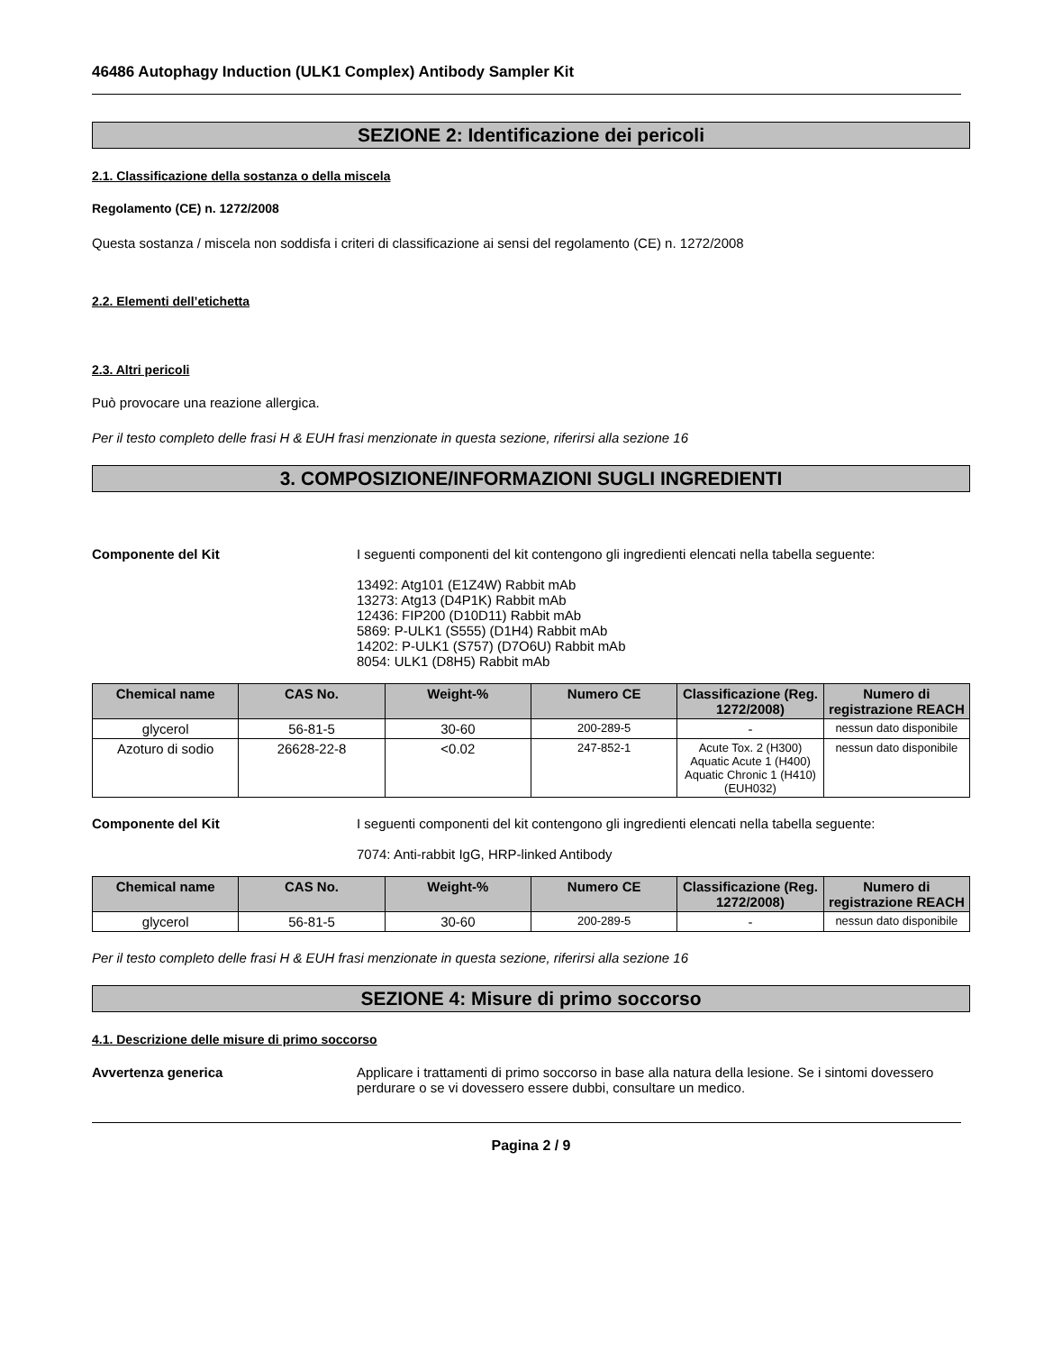46486 Autophagy Induction (ULK1 Complex) Antibody Sampler Kit
SEZIONE 2: Identificazione dei pericoli
2.1. Classificazione della sostanza o della miscela
Regolamento (CE) n. 1272/2008
Questa sostanza / miscela non soddisfa i criteri di classificazione ai sensi del regolamento (CE) n. 1272/2008
2.2. Elementi dell’etichetta
2.3. Altri pericoli
Può provocare una reazione allergica.
Per il testo completo delle frasi H & EUH frasi menzionate in questa sezione, riferirsi alla sezione 16
3. COMPOSIZIONE/INFORMAZIONI SUGLI INGREDIENTI
Componente del Kit I seguenti componenti del kit contengono gli ingredienti elencati nella tabella seguente:
13492: Atg101 (E1Z4W) Rabbit mAb
13273: Atg13 (D4P1K) Rabbit mAb
12436: FIP200 (D10D11) Rabbit mAb
5869: P-ULK1 (S555) (D1H4) Rabbit mAb
14202: P-ULK1 (S757) (D7O6U) Rabbit mAb
8054: ULK1 (D8H5) Rabbit mAb
| Chemical name | CAS No. | Weight-% | Numero CE | Classificazione (Reg. 1272/2008) | Numero di registrazione REACH |
| --- | --- | --- | --- | --- | --- |
| glycerol | 56-81-5 | 30-60 | 200-289-5 | - | nessun dato disponibile |
| Azoturo di sodio | 26628-22-8 | <0.02 | 247-852-1 | Acute Tox. 2 (H300) Aquatic Acute 1 (H400) Aquatic Chronic 1 (H410) (EUH032) | nessun dato disponibile |
Componente del Kit I seguenti componenti del kit contengono gli ingredienti elencati nella tabella seguente:
7074: Anti-rabbit IgG, HRP-linked Antibody
| Chemical name | CAS No. | Weight-% | Numero CE | Classificazione (Reg. 1272/2008) | Numero di registrazione REACH |
| --- | --- | --- | --- | --- | --- |
| glycerol | 56-81-5 | 30-60 | 200-289-5 | - | nessun dato disponibile |
Per il testo completo delle frasi H & EUH frasi menzionate in questa sezione, riferirsi alla sezione 16
SEZIONE 4: Misure di primo soccorso
4.1. Descrizione delle misure di primo soccorso
Avvertenza generica Applicare i trattamenti di primo soccorso in base alla natura della lesione. Se i sintomi dovessero perdurare o se vi dovessero essere dubbi, consultare un medico.
Pagina 2 / 9